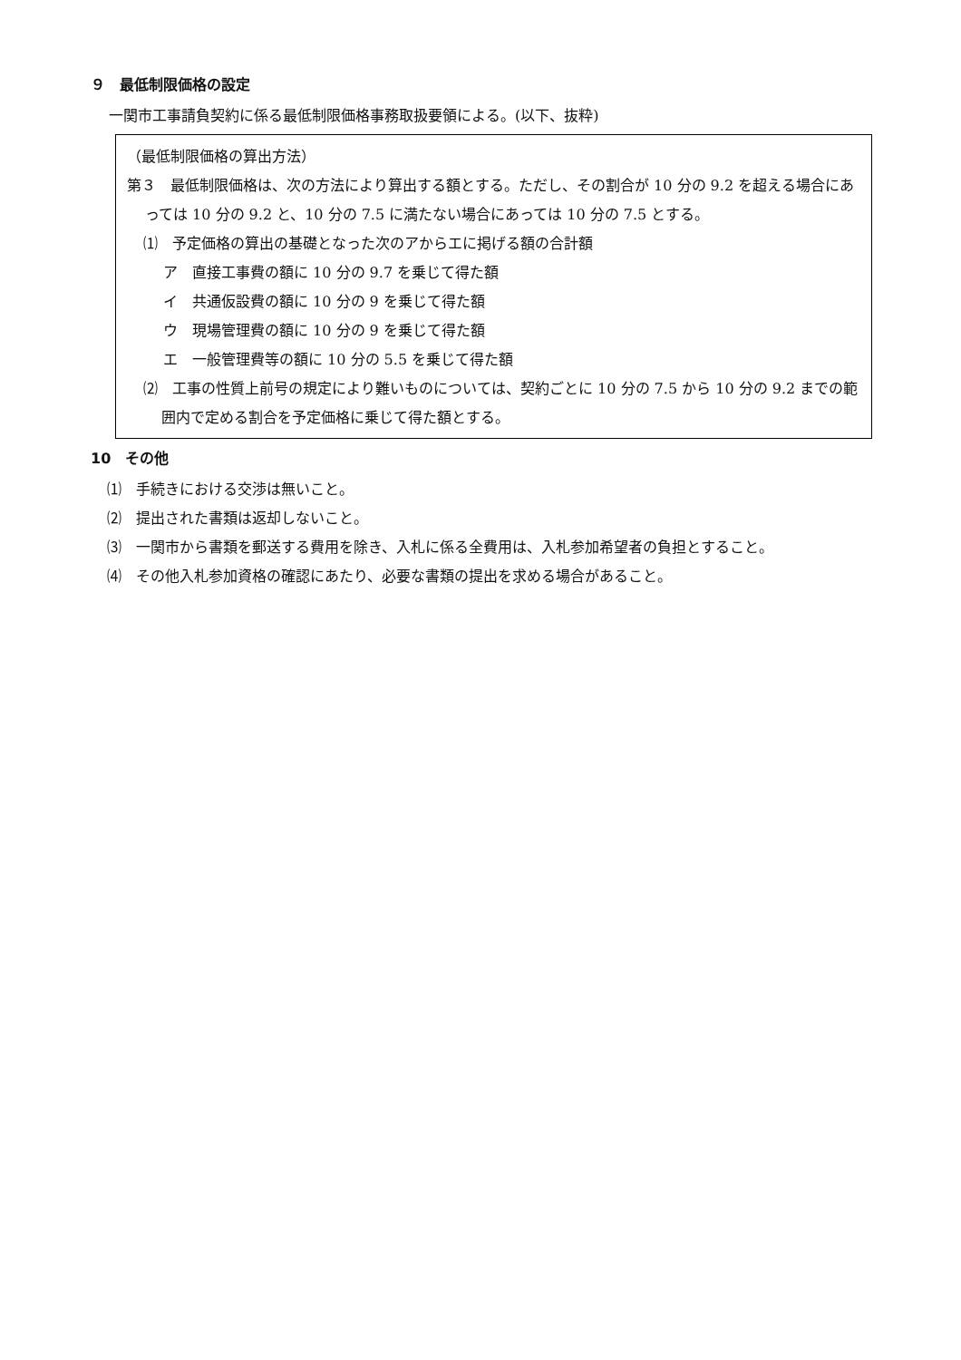９　最低制限価格の設定
一関市工事請負契約に係る最低制限価格事務取扱要領による。(以下、抜粋)
（最低制限価格の算出方法）
第３　最低制限価格は、次の方法により算出する額とする。ただし、その割合が 10 分の 9.2 を超える場合にあっては 10 分の 9.2 と、10 分の 7.5 に満たない場合にあっては 10 分の 7.5 とする。
⑴　予定価格の算出の基礎となった次のアからエに掲げる額の合計額
ア　直接工事費の額に 10 分の 9.7 を乗じて得た額
イ　共通仮設費の額に 10 分の 9 を乗じて得た額
ウ　現場管理費の額に 10 分の 9 を乗じて得た額
エ　一般管理費等の額に 10 分の 5.5 を乗じて得た額
⑵　工事の性質上前号の規定により難いものについては、契約ごとに 10 分の 7.5 から 10 分の 9.2 までの範囲内で定める割合を予定価格に乗じて得た額とする。
10　その他
⑴　手続きにおける交渉は無いこと。
⑵　提出された書類は返却しないこと。
⑶　一関市から書類を郵送する費用を除き、入札に係る全費用は、入札参加希望者の負担とすること。
⑷　その他入札参加資格の確認にあたり、必要な書類の提出を求める場合があること。